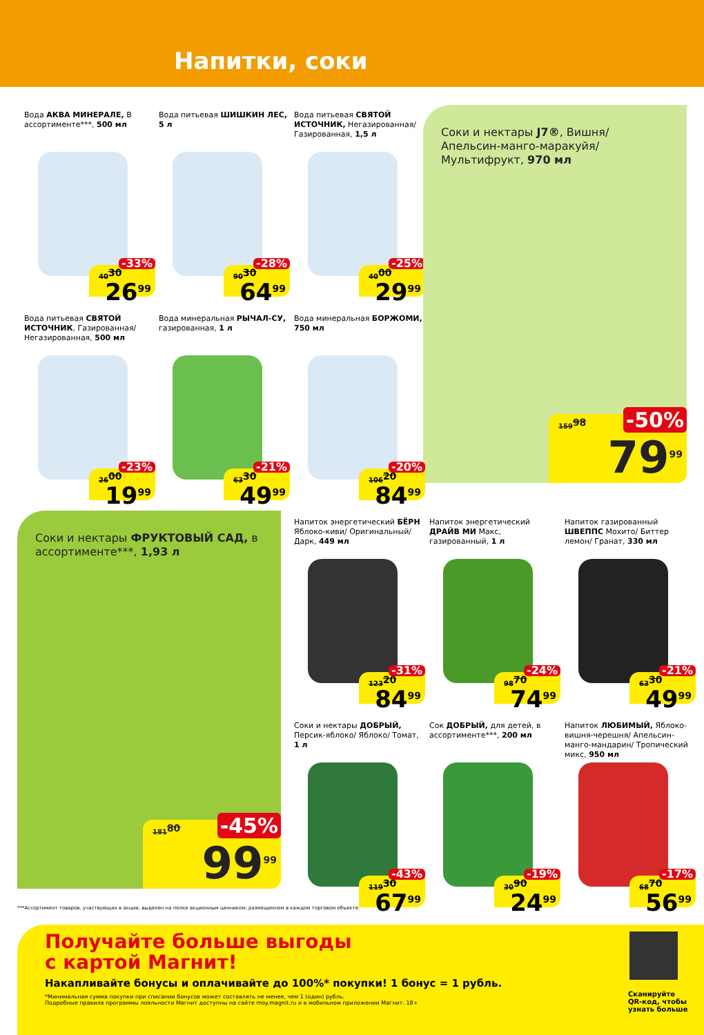Напитки, соки
Вода АКВА МИНЕРАЛЕ, В ассортименте***, 500 мл
40<sup>30</sup>
-33%
26<sup>99</sup>
Вода питьевая ШИШКИН ЛЕС, 5 л
90<sup>30</sup>
-28%
64<sup>99</sup>
Вода питьевая СВЯТОЙ ИСТОЧНИК, Негазированная/ Газированная, 1,5 л
40<sup>00</sup>
-25%
29<sup>99</sup>
Соки и нектары J7®, Вишня/ Апельсин-манго-маракуйя/ Мультифрукт, 970 мл
159<sup>98</sup> -50%
79<sup>99</sup>
Вода питьевая СВЯТОЙ ИСТОЧНИК, Газированная/ Негазированная, 500 мл
26<sup>00</sup>
-23%
19<sup>99</sup>
Вода минеральная РЫЧАЛ-СУ, газированная, 1 л
63<sup>30</sup>
-21%
49<sup>99</sup>
Вода минеральная БОРЖОМИ, 750 мл
106<sup>20</sup>
-20%
84<sup>99</sup>
Соки и нектары ФРУКТОВЫЙ САД, в ассортименте***, 1,93 л
181<sup>80</sup> -45%
99<sup>99</sup>
Напиток энергетический БЁРН Яблоко-киви/ Оригинальный/ Дарк, 449 мл
123<sup>20</sup>
-31%
84<sup>99</sup>
Напиток энергетический ДРАЙВ МИ Макс, газированный, 1 л
98<sup>70</sup>
-24%
74<sup>99</sup>
Напиток газированный ШВЕППС Мохито/ Биттер лемон/ Гранат, 330 мл
63<sup>30</sup>
-21%
49<sup>99</sup>
Соки и нектары ДОБРЫЙ, Персик-яблоко/ Яблоко/ Томат, 1 л
119<sup>30</sup>
-43%
67<sup>99</sup>
Сок ДОБРЫЙ, для детей, в ассортименте***, 200 мл
30<sup>90</sup>
-19%
24<sup>99</sup>
Напиток ЛЮБИМЫЙ, Яблоко-вишня-черешня/ Апельсин-манго-мандарин/ Тропический микс, 950 мл
68<sup>70</sup>
-17%
56<sup>99</sup>
***Ассортимент товаров, участвующих в акции, выделен на полке акционным ценником, размещенном в каждом торговом объекте.
Получайте больше выгоды
с картой Магнит!
Накапливайте бонусы и оплачивайте до 100%* покупки! 1 бонус = 1 рубль.
*Минимальная сумма покупки при списании бонусов может составлять не менее, чем 1 (один) рубль.
Подробные правила программы лояльности Магнит доступны на сайте moy.magnit.ru и в мобильном приложении Магнит. 18+
Сканируйте QR-код, чтобы узнать больше